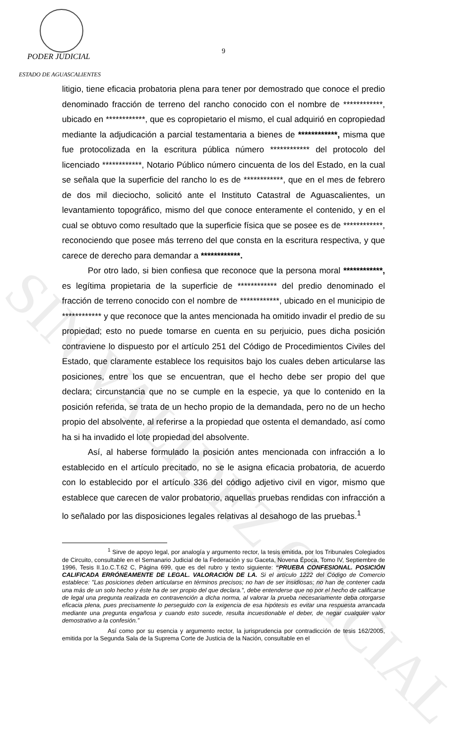SIN VALIDEZ OFICIAL
PODER JUDICIAL
9
ESTADO DE AGUASCALIENTES
litigio, tiene eficacia probatoria plena para tener por demostrado que conoce el predio denominado fracción de terreno del rancho conocido con el nombre de ************, ubicado en ************, que es copropietario el mismo, el cual adquirió en copropiedad mediante la adjudicación a parcial testamentaria a bienes de ************, misma que fue protocolizada en la escritura pública número ************ del protocolo del licenciado ************, Notario Público número cincuenta de los del Estado, en la cual se señala que la superficie del rancho lo es de ************, que en el mes de febrero de dos mil dieciocho, solicitó ante el Instituto Catastral de Aguascalientes, un levantamiento topográfico, mismo del que conoce enteramente el contenido, y en el cual se obtuvo como resultado que la superficie física que se posee es de ************, reconociendo que posee más terreno del que consta en la escritura respectiva, y que carece de derecho para demandar a ************.
Por otro lado, si bien confiesa que reconoce que la persona moral ************, es legítima propietaria de la superficie de ************ del predio denominado el fracción de terreno conocido con el nombre de ************, ubicado en el municipio de ************ y que reconoce que la antes mencionada ha omitido invadir el predio de su propiedad; esto no puede tomarse en cuenta en su perjuicio, pues dicha posición contraviene lo dispuesto por el artículo 251 del Código de Procedimientos Civiles del Estado, que claramente establece los requisitos bajo los cuales deben articularse las posiciones, entre los que se encuentran, que el hecho debe ser propio del que declara; circunstancia que no se cumple en la especie, ya que lo contenido en la posición referida, se trata de un hecho propio de la demandada, pero no de un hecho propio del absolvente, al referirse a la propiedad que ostenta el demandado, así como ha si ha invadido el lote propiedad del absolvente.
Así, al haberse formulado la posición antes mencionada con infracción a lo establecido en el artículo precitado, no se le asigna eficacia probatoria, de acuerdo con lo establecido por el artículo 336 del código adjetivo civil en vigor, mismo que establece que carecen de valor probatorio, aquellas pruebas rendidas con infracción a lo señalado por las disposiciones legales relativas al desahogo de las pruebas.<sup>1</sup>
<sup>1</sup> Sirve de apoyo legal, por analogía y argumento rector, la tesis emitida, por los Tribunales Colegiados de Circuito, consultable en el Semanario Judicial de la Federación y su Gaceta, Novena Época, Tomo IV, Septiembre de 1996, Tesis II.1o.C.T.62 C, Página 699, que es del rubro y texto siguiente: “PRUEBA CONFESIONAL. POSICIÓN CALIFICADA ERRÓNEAMENTE DE LEGAL. VALORACIÓN DE LA. Si el artículo 1222 del Código de Comercio establece: "Las posiciones deben articularse en términos precisos; no han de ser insidiosas; no han de contener cada una más de un solo hecho y éste ha de ser propio del que declara.", debe entenderse que no por el hecho de calificarse de legal una pregunta realizada en contravención a dicha norma, al valorar la prueba necesariamente deba otorgarse eficacia plena, pues precisamente lo perseguido con la exigencia de esa hipótesis es evitar una respuesta arrancada mediante una pregunta engañosa y cuando esto sucede, resulta incuestionable el deber, de negar cualquier valor demostrativo a la confesión.”
Así como por su esencia y argumento rector, la jurisprudencia por contradicción de tesis 162/2005, emitida por la Segunda Sala de la Suprema Corte de Justicia de la Nación, consultable en el